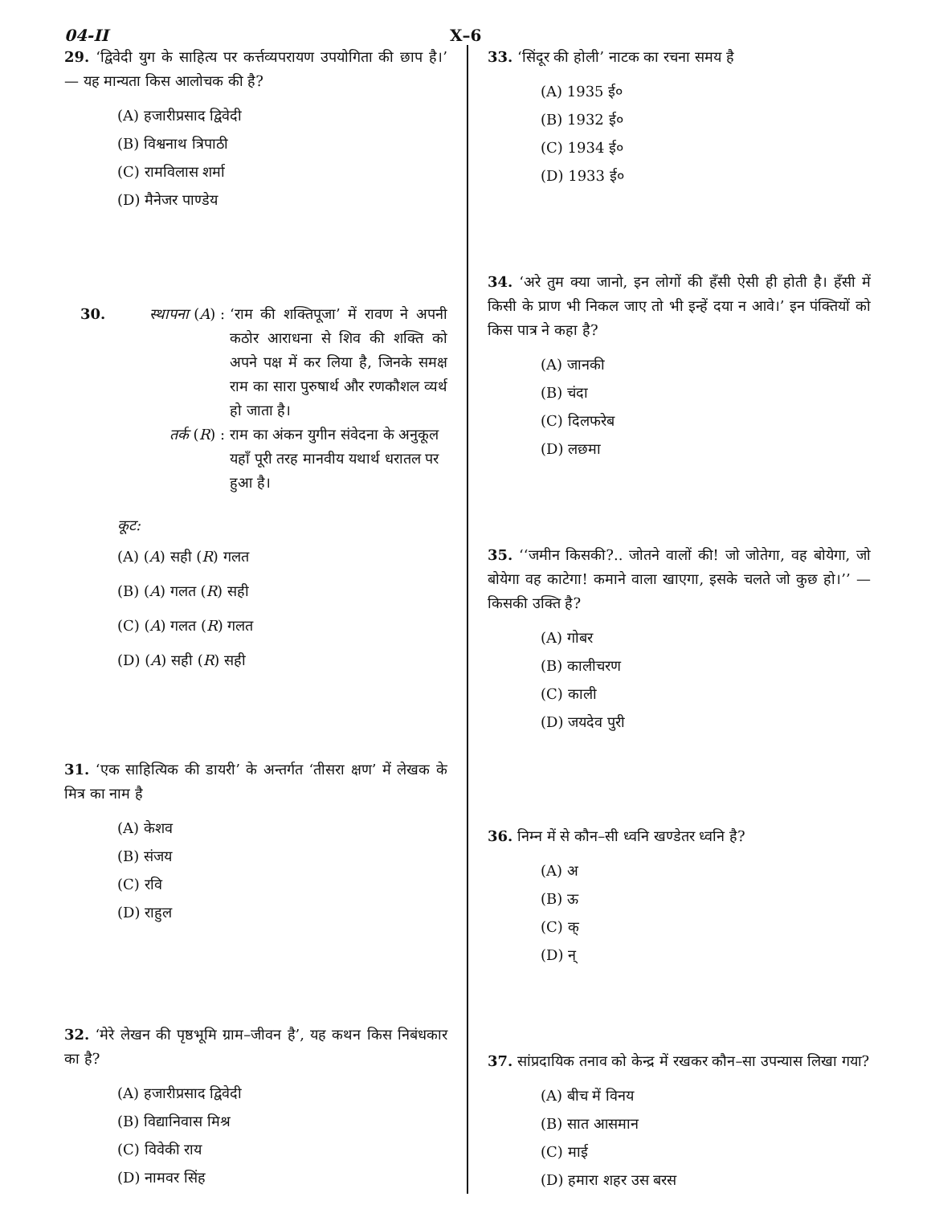04-II X–6
29. ‘द्विवेदी युग के साहित्य पर कर्त्तव्यपरायण उपयोगिता की छाप है।’ — यह मान्यता किस आलोचक की है?
(A) हजारीप्रसाद द्विवेदी
(B) विश्वनाथ त्रिपाठी
(C) रामविलास शर्मा
(D) मैनेजर पाण्डेय
30. स्थापना (A) : ‘राम की शक्तिपूजा’ में रावण ने अपनी कठोर आराधना से शिव की शक्ति को अपने पक्ष में कर लिया है, जिनके समक्ष राम का सारा पुरुषार्थ और रणकौशल व्यर्थ हो जाता है।
तर्क (R) : राम का अंकन युगीन संवेदना के अनुकूल यहाँ पूरी तरह मानवीय यथार्थ धरातल पर हुआ है।
कूट:
(A) (A) सही (R) गलत
(B) (A) गलत (R) सही
(C) (A) गलत (R) गलत
(D) (A) सही (R) सही
31. ‘एक साहित्यिक की डायरी’ के अन्तर्गत ‘तीसरा क्षण’ में लेखक के मित्र का नाम है
(A) केशव
(B) संजय
(C) रवि
(D) राहुल
32. ‘मेरे लेखन की पृष्ठभूमि ग्राम–जीवन है’, यह कथन किस निबंधकार का है?
(A) हजारीप्रसाद द्विवेदी
(B) विद्यानिवास मिश्र
(C) विवेकी राय
(D) नामवर सिंह
33. ‘सिंदूर की होली’ नाटक का रचना समय है
(A) 1935 ई०
(B) 1932 ई०
(C) 1934 ई०
(D) 1933 ई०
34. ‘अरे तुम क्या जानो, इन लोगों की हँसी ऐसी ही होती है। हँसी में किसी के प्राण भी निकल जाए तो भी इन्हें दया न आवे।’ इन पंक्तियों को किस पात्र ने कहा है?
(A) जानकी
(B) चंदा
(C) दिलफरेब
(D) लछमा
35. ‘‘जमीन किसकी?.. जोतने वालों की! जो जोतेगा, वह बोयेगा, जो बोयेगा वह काटेगा! कमाने वाला खाएगा, इसके चलते जो कुछ हो।’’ — किसकी उक्ति है?
(A) गोबर
(B) कालीचरण
(C) काली
(D) जयदेव पुरी
36. निम्न में से कौन–सी ध्वनि खण्डेतर ध्वनि है?
(A) अ
(B) ऊ
(C) क्
(D) न्
37. सांप्रदायिक तनाव को केन्द्र में रखकर कौन–सा उपन्यास लिखा गया?
(A) बीच में विनय
(B) सात आसमान
(C) माई
(D) हमारा शहर उस बरस